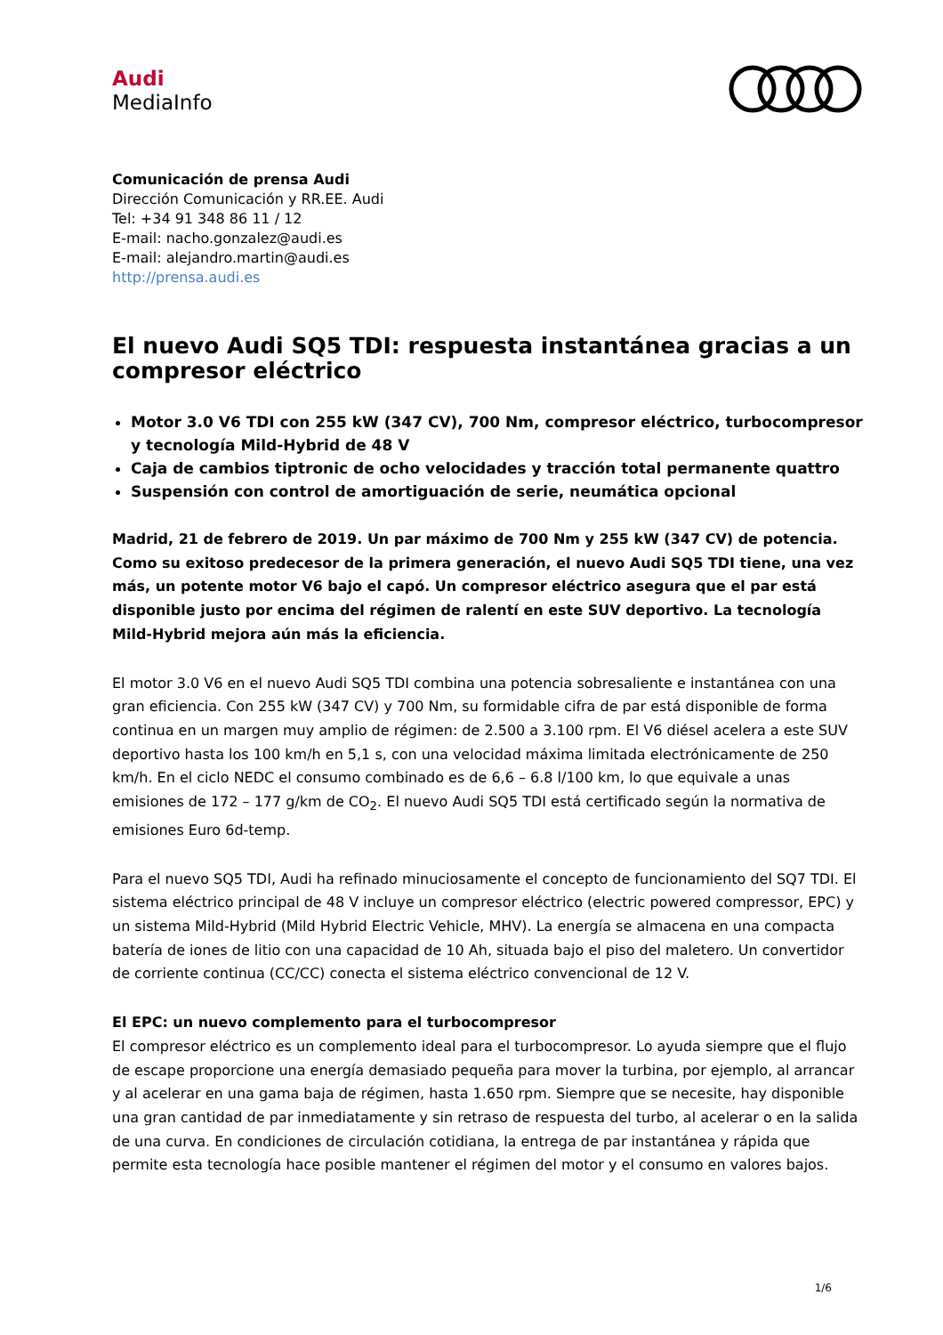Audi
MediaInfo
Comunicación de prensa Audi
Dirección Comunicación y RR.EE. Audi
Tel: +34 91 348 86 11 / 12
E-mail: nacho.gonzalez@audi.es
E-mail: alejandro.martin@audi.es
http://prensa.audi.es
El nuevo Audi SQ5 TDI: respuesta instantánea gracias a un compresor eléctrico
Motor 3.0 V6 TDI con 255 kW (347 CV), 700 Nm, compresor eléctrico, turbocompresor y tecnología Mild-Hybrid de 48 V
Caja de cambios tiptronic de ocho velocidades y tracción total permanente quattro
Suspensión con control de amortiguación de serie, neumática opcional
Madrid, 21 de febrero de 2019. Un par máximo de 700 Nm y 255 kW (347 CV) de potencia. Como su exitoso predecesor de la primera generación, el nuevo Audi SQ5 TDI tiene, una vez más, un potente motor V6 bajo el capó. Un compresor eléctrico asegura que el par está disponible justo por encima del régimen de ralentí en este SUV deportivo. La tecnología Mild-Hybrid mejora aún más la eficiencia.
El motor 3.0 V6 en el nuevo Audi SQ5 TDI combina una potencia sobresaliente e instantánea con una gran eficiencia. Con 255 kW (347 CV) y 700 Nm, su formidable cifra de par está disponible de forma continua en un margen muy amplio de régimen: de 2.500 a 3.100 rpm. El V6 diésel acelera a este SUV deportivo hasta los 100 km/h en 5,1 s, con una velocidad máxima limitada electrónicamente de 250 km/h. En el ciclo NEDC el consumo combinado es de 6,6 – 6.8 l/100 km, lo que equivale a unas emisiones de 172 – 177 g/km de CO<sub>2</sub>. El nuevo Audi SQ5 TDI está certificado según la normativa de emisiones Euro 6d-temp.
Para el nuevo SQ5 TDI, Audi ha refinado minuciosamente el concepto de funcionamiento del SQ7 TDI. El sistema eléctrico principal de 48 V incluye un compresor eléctrico (electric powered compressor, EPC) y un sistema Mild-Hybrid (Mild Hybrid Electric Vehicle, MHV). La energía se almacena en una compacta batería de iones de litio con una capacidad de 10 Ah, situada bajo el piso del maletero. Un convertidor de corriente continua (CC/CC) conecta el sistema eléctrico convencional de 12 V.
El EPC: un nuevo complemento para el turbocompresor
El compresor eléctrico es un complemento ideal para el turbocompresor. Lo ayuda siempre que el flujo de escape proporcione una energía demasiado pequeña para mover la turbina, por ejemplo, al arrancar y al acelerar en una gama baja de régimen, hasta 1.650 rpm. Siempre que se necesite, hay disponible una gran cantidad de par inmediatamente y sin retraso de respuesta del turbo, al acelerar o en la salida de una curva. En condiciones de circulación cotidiana, la entrega de par instantánea y rápida que permite esta tecnología hace posible mantener el régimen del motor y el consumo en valores bajos.
1/6